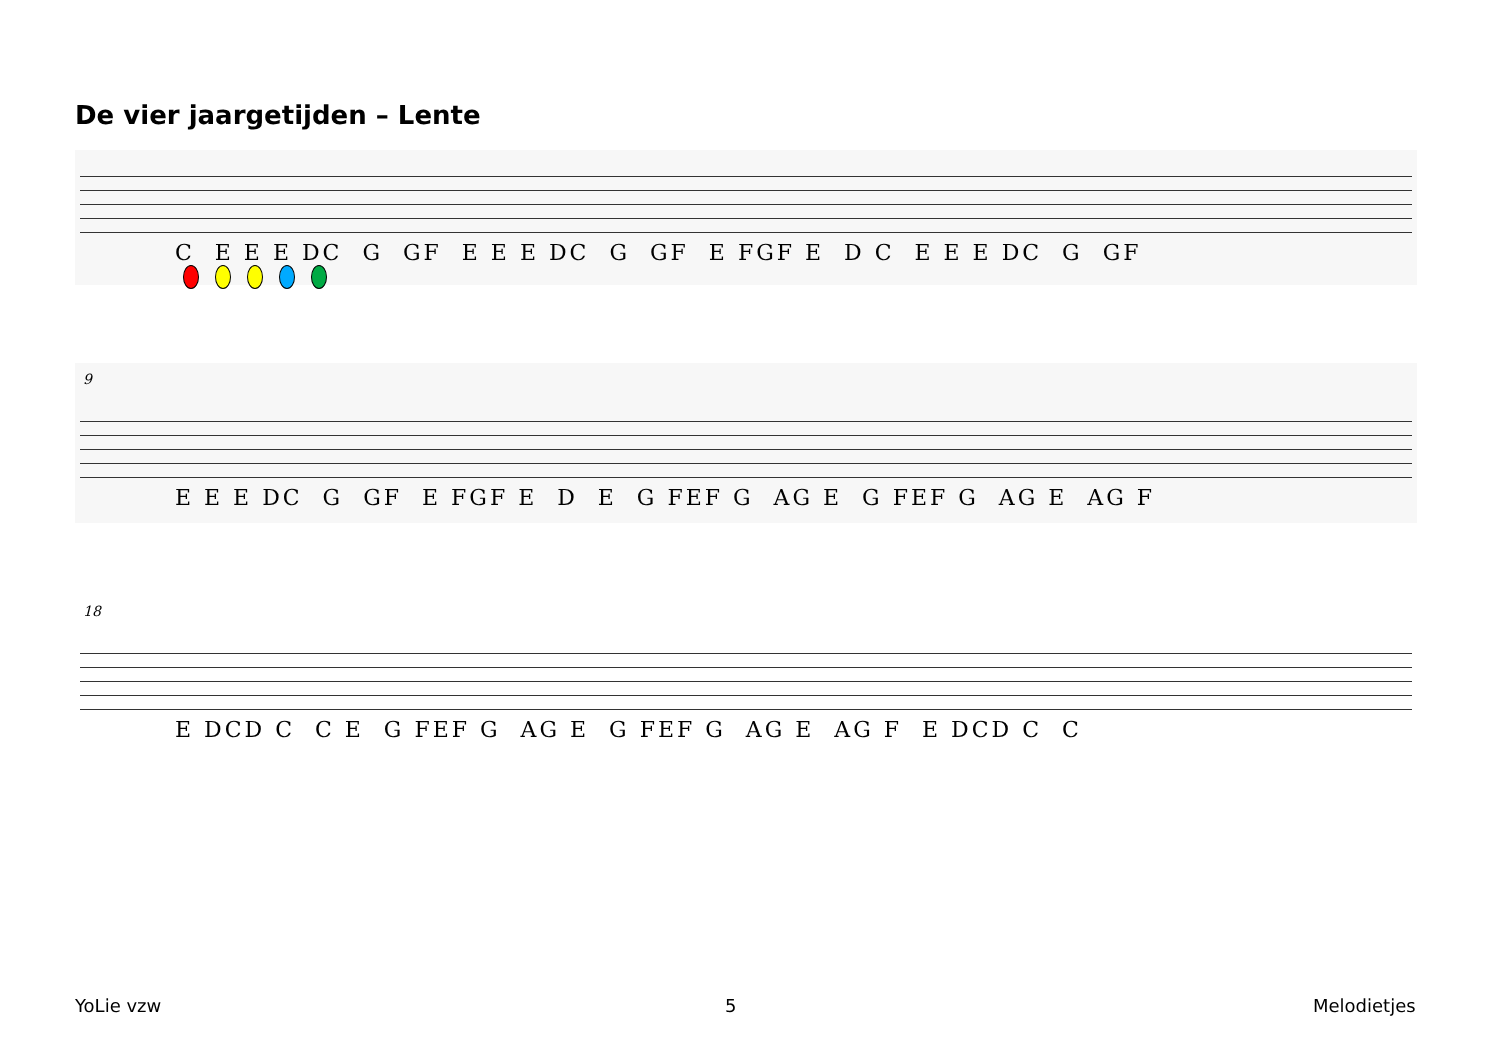De vier jaargetijden – Lente
C E E E DC G GF E E E DC G GF E FGF E D C E E E DC G GF
9
E E E DC G GF E FGF E D E G FEF G AG E G FEF G AG E AG F
18
E DCD C C E G FEF G AG E G FEF G AG E AG F E DCD C C
YoLie vzw 5 Melodietjes